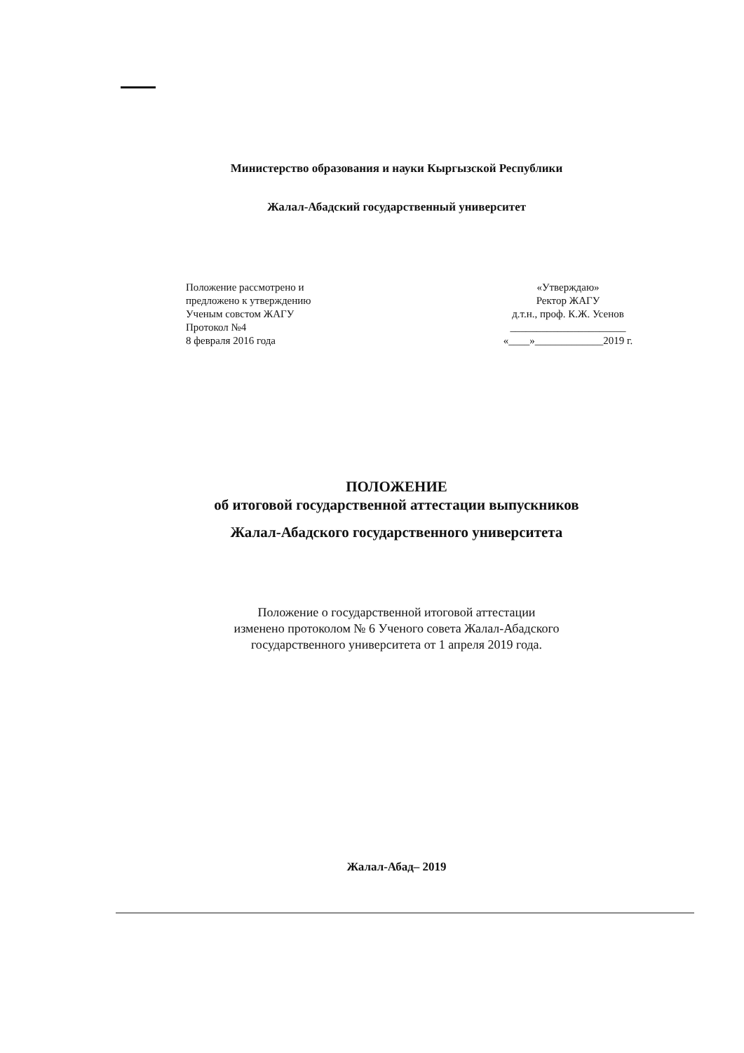Министерство образования и науки Кыргызской Республики
Жалал-Абадский государственный университет
Положение рассмотрено и
предложено к утверждению
Ученым совстом ЖАГУ
Протокол №4
8 февраля 2016 года
«Утверждаю»
Ректор ЖАГУ
д.т.н., проф. К.Ж. Усенов
______________________
«____»_____________2019 г.
ПОЛОЖЕНИЕ
об итоговой государственной аттестации выпускников
Жалал-Абадского государственного университета
Положение о государственной итоговой аттестации
изменено протоколом № 6 Ученого совета Жалал-Абадского
государственного университета от 1 апреля 2019 года.
Жалал-Абад– 2019